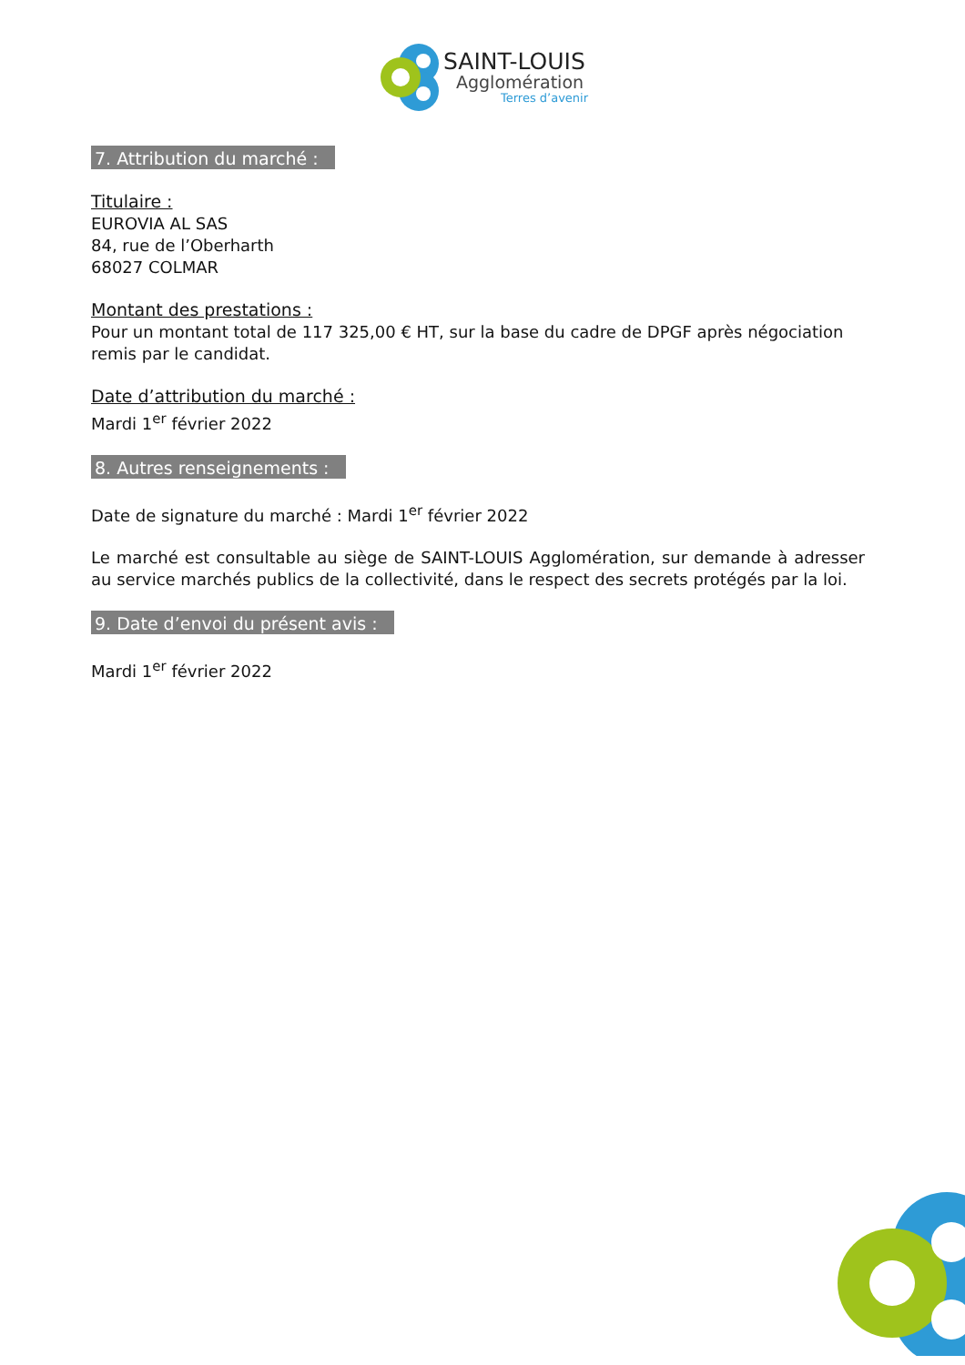SAINT-LOUIS
Agglomération
Terres d’avenir
7. Attribution du marché :
Titulaire :
EUROVIA AL SAS
84, rue de l’Oberharth
68027 COLMAR
Montant des prestations :
Pour un montant total de 117 325,00 € HT, sur la base du cadre de DPGF après négociation remis par le candidat.
Date d’attribution du marché :
Mardi 1<sup>er</sup> février 2022
8. Autres renseignements :
Date de signature du marché : Mardi 1<sup>er</sup> février 2022
Le marché est consultable au siège de SAINT-LOUIS Agglomération, sur demande à adresser au service marchés publics de la collectivité, dans le respect des secrets protégés par la loi.
9. Date d’envoi du présent avis :
Mardi 1<sup>er</sup> février 2022